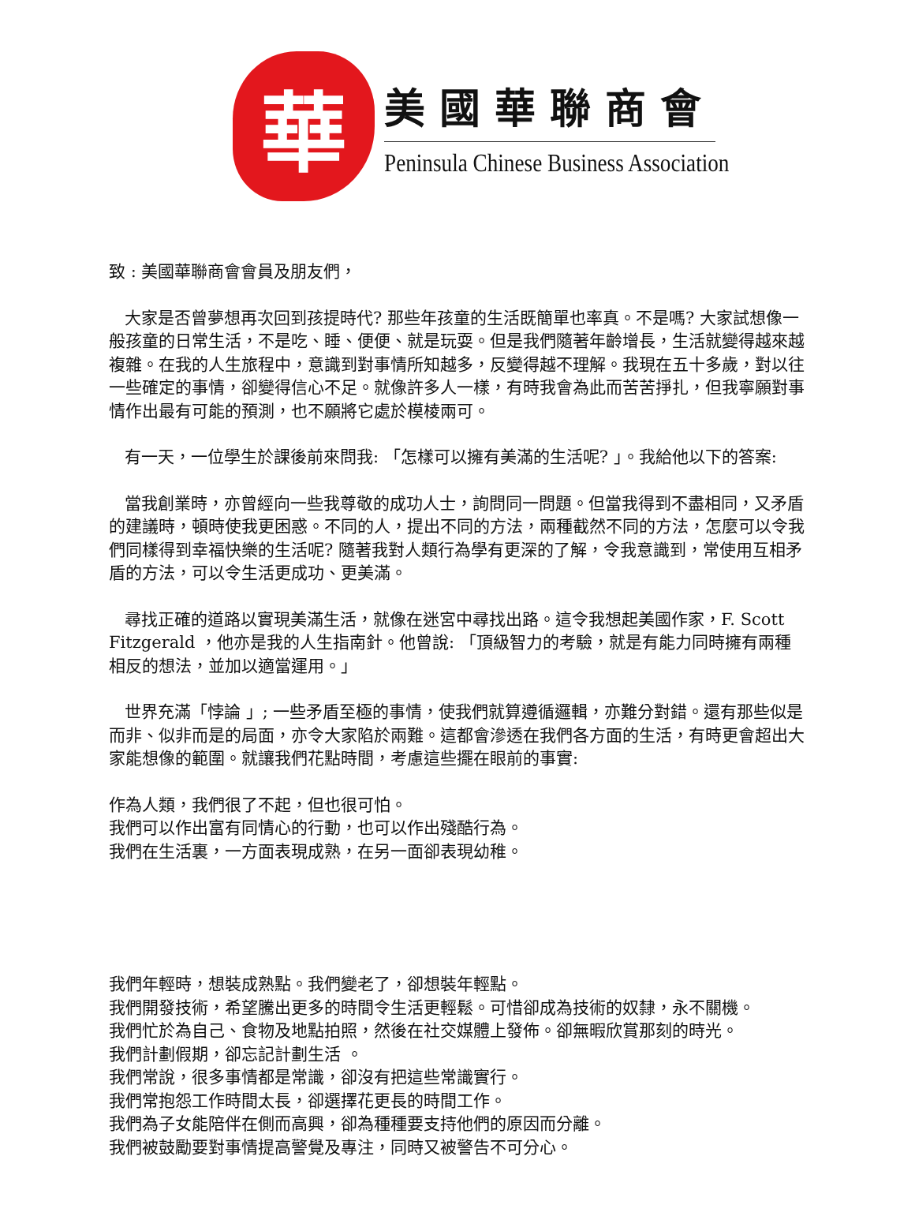華
美國華聯商會
Peninsula Chinese Business Association
致 : 美國華聯商會會員及朋友們，
大家是否曾夢想再次回到孩提時代? 那些年孩童的生活既簡單也率真。不是嗎? 大家試想像一般孩童的日常生活，不是吃、睡、便便、就是玩耍。但是我們隨著年齡增長，生活就變得越來越複雜。在我的人生旅程中，意識到對事情所知越多，反變得越不理解。我現在五十多歲，對以往一些確定的事情，卻變得信心不足。就像許多人一樣，有時我會為此而苦苦掙扎，但我寧願對事情作出最有可能的預測，也不願將它處於模棱兩可。
有一天，一位學生於課後前來問我: 「怎樣可以擁有美滿的生活呢? 」。我給他以下的答案:
當我創業時，亦曾經向一些我尊敬的成功人士，詢問同一問題。但當我得到不盡相同，又矛盾的建議時，頓時使我更困惑。不同的人，提出不同的方法，兩種截然不同的方法，怎麼可以令我們同樣得到幸福快樂的生活呢? 隨著我對人類行為學有更深的了解，令我意識到，常使用互相矛盾的方法，可以令生活更成功、更美滿。
尋找正確的道路以實現美滿生活，就像在迷宮中尋找出路。這令我想起美國作家，F. Scott Fitzgerald ，他亦是我的人生指南針。他曾說: 「頂級智力的考驗，就是有能力同時擁有兩種相反的想法，並加以適當運用。」
世界充滿「悖論 」; 一些矛盾至極的事情，使我們就算遵循邏輯，亦難分對錯。還有那些似是而非、似非而是的局面，亦令大家陷於兩難。這都會滲透在我們各方面的生活，有時更會超出大家能想像的範圍。就讓我們花點時間，考慮這些擺在眼前的事實:
作為人類，我們很了不起，但也很可怕。
我們可以作出富有同情心的行動，也可以作出殘酷行為。
我們在生活裏，一方面表現成熟，在另一面卻表現幼稚。
我們年輕時，想裝成熟點。我們變老了，卻想裝年輕點。
我們開發技術，希望騰出更多的時間令生活更輕鬆。可惜卻成為技術的奴隸，永不關機。
我們忙於為自己、食物及地點拍照，然後在社交媒體上發佈。卻無暇欣賞那刻的時光。
我們計劃假期，卻忘記計劃生活 。
我們常說，很多事情都是常識，卻沒有把這些常識實行。
我們常抱怨工作時間太長，卻選擇花更長的時間工作。
我們為子女能陪伴在側而高興，卻為種種要支持他們的原因而分離。
我們被鼓勵要對事情提高警覺及專注，同時又被警告不可分心。